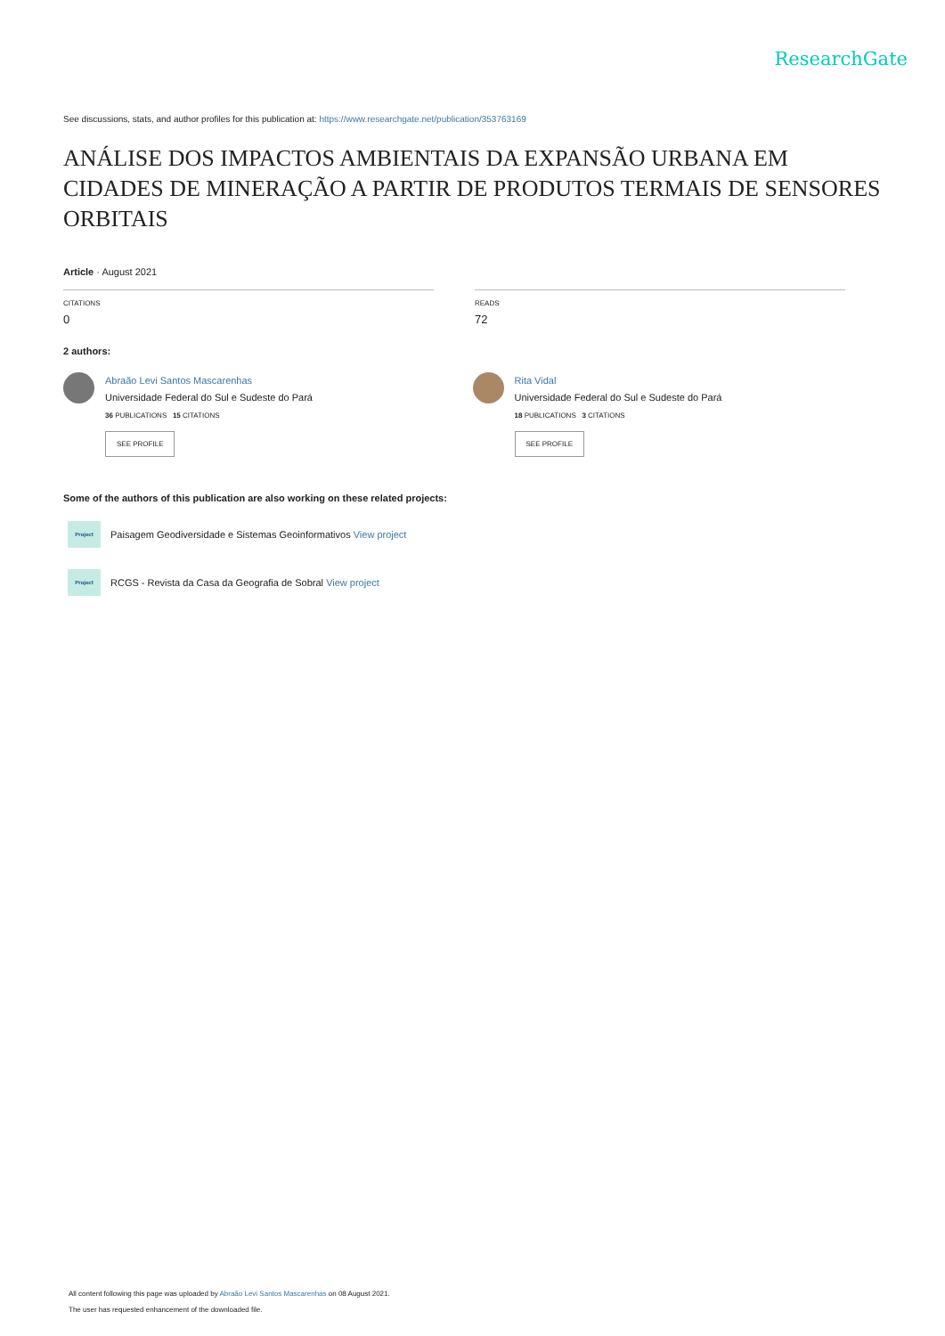ResearchGate
See discussions, stats, and author profiles for this publication at: https://www.researchgate.net/publication/353763169
ANÁLISE DOS IMPACTOS AMBIENTAIS DA EXPANSÃO URBANA EM CIDADES DE MINERAÇÃO A PARTIR DE PRODUTOS TERMAIS DE SENSORES ORBITAIS
Article · August 2021
CITATIONS
0
READS
72
2 authors:
Abraão Levi Santos Mascarenhas
Universidade Federal do Sul e Sudeste do Pará
36 PUBLICATIONS 15 CITATIONS
SEE PROFILE
Rita Vidal
Universidade Federal do Sul e Sudeste do Pará
18 PUBLICATIONS 3 CITATIONS
SEE PROFILE
Some of the authors of this publication are also working on these related projects:
Project Paisagem Geodiversidade e Sistemas Geoinformativos View project
Project RCGS - Revista da Casa da Geografia de Sobral View project
All content following this page was uploaded by Abraão Levi Santos Mascarenhas on 08 August 2021.
The user has requested enhancement of the downloaded file.